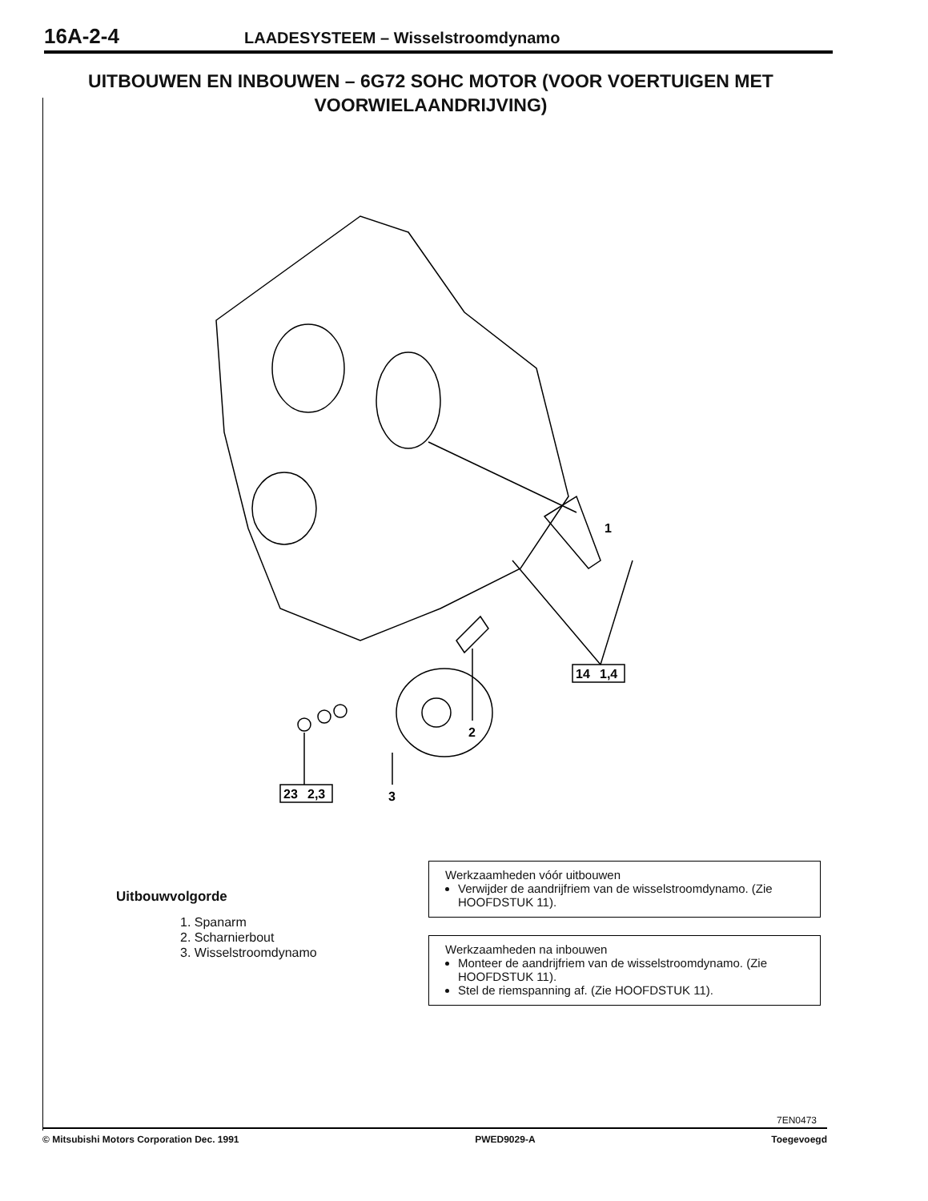16A-2-4 LAADESYSTEEM – Wisselstroomdynamo
UITBOUWEN EN INBOUWEN – 6G72 SOHC MOTOR (VOOR VOERTUIGEN MET VOORWIELAANDRIJVING)
1
2
3
23
2,3
14
1,4
Uitbouwvolgorde
1. Spanarm
2. Scharnierbout
3. Wisselstroomdynamo
Werkzaamheden vóór uitbouwen
Verwijder de aandrijfriem van de wisselstroomdynamo. (Zie HOOFDSTUK 11).
Werkzaamheden na inbouwen
Monteer de aandrijfriem van de wisselstroomdynamo. (Zie HOOFDSTUK 11).
Stel de riemspanning af. (Zie HOOFDSTUK 11).
7EN0473
© Mitsubishi Motors Corporation Dec. 1991 PWED9029-A Toegevoegd